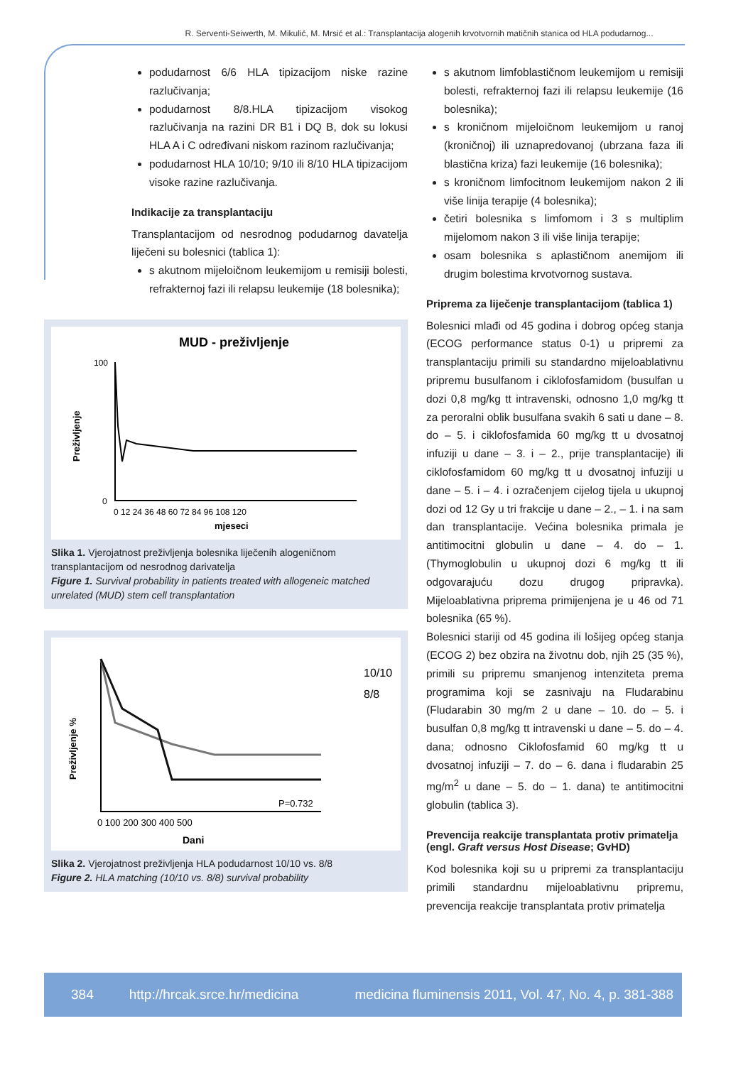R. Serventi-Seiwerth, M. Mikulić, M. Mrsić et al.: Transplantacija alogenih krvotvornih matičnih stanica od HLA podudarnog...
podudarnost 6/6 HLA tipizacijom niske razine razlučivanja;
podudarnost 8/8.HLA tipizacijom visokog razlučivanja na razini DR B1 i DQ B, dok su lokusi HLA A i C određivani niskom razinom razlučivanja;
podudarnost HLA 10/10; 9/10 ili 8/10 HLA tipizacijom visoke razine razlučivanja.
Indikacije za transplantaciju
Transplantacijom od nesrodnog podudarnog davatelja liječeni su bolesnici (tablica 1):
s akutnom mijeloičnom leukemijom u remisiji bolesti, refrakternoj fazi ili relapsu leukemije (18 bolesnika);
MUD - preživljenje
Preživljenje
100
0
0 12 24 36 48 60 72 84 96 108 120
mjeseci
Slika 1. Vjerojatnost preživljenja bolesnika liječenih alogeničnom transplantacijom od nesrodnog darivatelja
Figure 1. Survival probability in patients treated with allogeneic matched unrelated (MUD) stem cell transplantation
Preživljenje %
10/10
8/8
P=0.732
0 100 200 300 400 500
Dani
Slika 2. Vjerojatnost preživljenja HLA podudarnost 10/10 vs. 8/8
Figure 2. HLA matching (10/10 vs. 8/8) survival probability
s akutnom limfoblastičnom leukemijom u remisiji bolesti, refrakternoj fazi ili relapsu leukemije (16 bolesnika);
s kroničnom mijeloičnom leukemijom u ranoj (kroničnoj) ili uznapredovanoj (ubrzana faza ili blastična kriza) fazi leukemije (16 bolesnika);
s kroničnom limfocitnom leukemijom nakon 2 ili više linija terapije (4 bolesnika);
četiri bolesnika s limfomom i 3 s multiplim mijelomom nakon 3 ili više linija terapije;
osam bolesnika s aplastičnom anemijom ili drugim bolestima krvotvornog sustava.
Priprema za liječenje transplantacijom (tablica 1)
Bolesnici mlađi od 45 godina i dobrog općeg stanja (ECOG performance status 0-1) u pripremi za transplantaciju primili su standardno mijeloablativnu pripremu busulfanom i ciklofosfamidom (busulfan u dozi 0,8 mg/kg tt intravenski, odnosno 1,0 mg/kg tt za peroralni oblik busulfana svakih 6 sati u dane – 8. do – 5. i ciklofosfamida 60 mg/kg tt u dvosatnoj infuziji u dane – 3. i – 2., prije transplantacije) ili ciklofosfamidom 60 mg/kg tt u dvosatnoj infuziji u dane – 5. i – 4. i ozračenjem cijelog tijela u ukupnoj dozi od 12 Gy u tri frakcije u dane – 2., – 1. i na sam dan transplantacije. Većina bolesnika primala je antitimocitni globulin u dane – 4. do – 1. (Thymoglobulin u ukupnoj dozi 6 mg/kg tt ili odgovarajuću dozu drugog pripravka). Mijeloablativna priprema primijenjena je u 46 od 71 bolesnika (65 %).
Bolesnici stariji od 45 godina ili lošijeg općeg stanja (ECOG 2) bez obzira na životnu dob, njih 25 (35 %), primili su pripremu smanjenog intenziteta prema programima koji se zasnivaju na Fludarabinu (Fludarabin 30 mg/m 2 u dane – 10. do – 5. i busulfan 0,8 mg/kg tt intravenski u dane – 5. do – 4. dana; odnosno Ciklofosfamid 60 mg/kg tt u dvosatnoj infuziji – 7. do – 6. dana i fludarabin 25 mg/m<sup>2</sup> u dane – 5. do – 1. dana) te antitimocitni globulin (tablica 3).
Prevencija reakcije transplantata protiv primatelja (engl. Graft versus Host Disease; GvHD)
Kod bolesnika koji su u pripremi za transplantaciju primili standardnu mijeloablativnu pripremu, prevencija reakcije transplantata protiv primatelja
384 http://hrcak.srce.hr/medicina medicina fluminensis 2011, Vol. 47, No. 4, p. 381-388